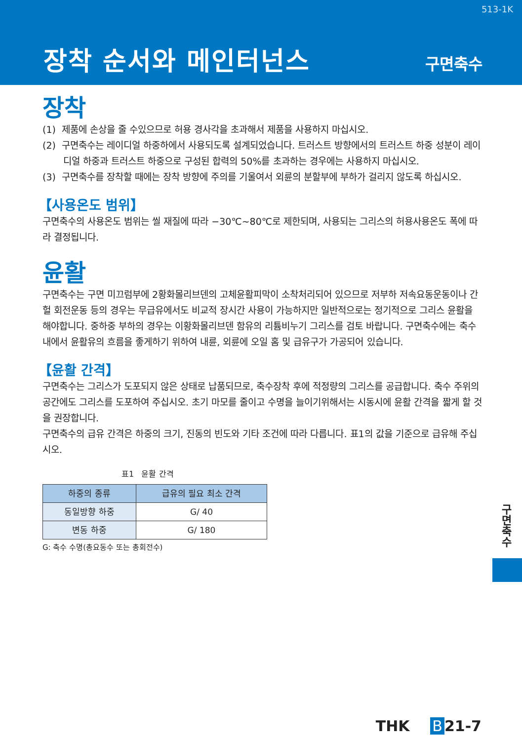513-1K
장착 순서와 메인터넌스 구면축수
장착
(1) 제품에 손상을 줄 수있으므로 허용 경사각을 초과해서 제품을 사용하지 마십시오.
(2) 구면축수는 레이디얼 하중하에서 사용되도록 설계되었습니다. 트러스트 방향에서의 트러스트 하중 성분이 레이디얼 하중과 트러스트 하중으로 구성된 합력의 50%를 초과하는 경우에는 사용하지 마십시오.
(3) 구면축수를 장착할 때에는 장착 방향에 주의를 기울여서 외륜의 분할부에 부하가 걸리지 않도록 하십시오.
【사용온도 범위】
구면축수의 사용온도 범위는 씰 재질에 따라 −30℃~80℃로 제한되며, 사용되는 그리스의 허용사용온도 폭에 따라 결정됩니다.
윤활
구면축수는 구면 미끄럼부에 2황화몰리브덴의 고체윤활피막이 소착처리되어 있으므로 저부하 저속요동운동이나 간헐 회전운동 등의 경우는 무급유에서도 비교적 장시간 사용이 가능하지만 일반적으로는 정기적으로 그리스 윤활을 해야합니다. 중하중 부하의 경우는 이황화몰리브덴 함유의 리튬비누기 그리스를 검토 바랍니다. 구면축수에는 축수내에서 윤활유의 흐름을 좋게하기 위하여 내륜, 외륜에 오일 홈 및 급유구가 가공되어 있습니다.
【윤활 간격】
구면축수는 그리스가 도포되지 않은 상태로 납품되므로, 축수장착 후에 적정량의 그리스를 공급합니다. 축수 주위의 공간에도 그리스를 도포하여 주십시오. 초기 마모를 줄이고 수명을 늘이기위해서는 시동시에 윤활 간격을 짧게 할 것을 권장합니다.
구면축수의 급유 간격은 하중의 크기, 진동의 빈도와 기타 조건에 따라 다릅니다. 표1의 값을 기준으로 급유해 주십시오.
표1 윤활 간격
| 하중의 종류 | 급유의 필요 최소 간격 |
| --- | --- |
| 동일방향 하중 | G/ 40 |
| 변동 하중 | G/ 180 |
G: 축수 수명(총요동수 또는 총회전수)
구면축수
THK B 21-7